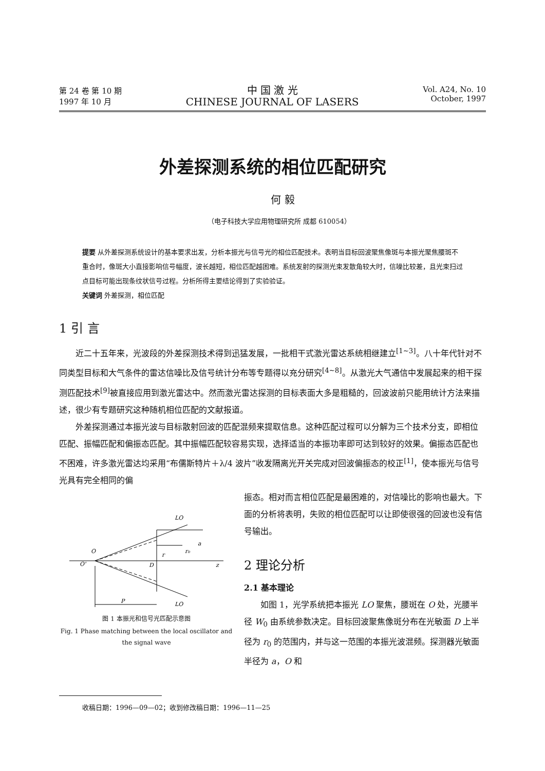第 24 卷 第 10 期
1997 年 10 月
中 国 激 光
CHINESE JOURNAL OF LASERS
Vol. A24, No. 10
October, 1997
外差探测系统的相位匹配研究
何 毅
（电子科技大学应用物理研究所 成都 610054）
提要 从外差探测系统设计的基本要求出发，分析本振光与信号光的相位匹配技术。表明当目标回波聚焦像斑与本振光聚焦腰斑不重合时，像斑大小直接影响信号幅度，波长越短，相位匹配越困难。系统发射的探测光束发散角较大时，信噪比较差，且光束扫过点目标可能出现条纹状信号过程。分析所得主要结论得到了实验验证。
关键词 外差探测，相位匹配
1 引 言
近二十五年来，光波段的外差探测技术得到迅猛发展，一批相干式激光雷达系统相继建立<sup>[1~3]</sup>。八十年代针对不同类型目标和大气条件的雷达信噪比及信号统计分布等专题得以充分研究<sup>[4~8]</sup>。从激光大气通信中发展起来的相干探测匹配技术<sup>[9]</sup>被直接应用到激光雷达中。然而激光雷达探测的目标表面大多是粗糙的，回波波前只能用统计方法来描述，很少有专题研究这种随机相位匹配的文献报道。
外差探测通过本振光波与目标散射回波的匹配混频来提取信息。这种匹配过程可以分解为三个技术分支，即相位匹配、振幅匹配和偏振态匹配。其中振幅匹配较容易实现，选择适当的本振功率即可达到较好的效果。偏振态匹配也不困难，许多激光雷达均采用“布儒斯特片＋λ/4 波片”收发隔离光开关完成对回波偏振态的校正<sup>[1]</sup>，使本振光与信号光具有完全相同的偏
LO
LO
O
O'
D
z
a
r₀
r
P
图 1 本振光和信号光匹配示意图
Fig. 1 Phase matching between the local oscillator and the signal wave
振态。相对而言相位匹配是最困难的，对信噪比的影响也最大。下面的分析将表明，失败的相位匹配可以让即使很强的回波也没有信号输出。
2 理论分析
2.1 基本理论
如图 1，光学系统把本振光 LO 聚焦，腰斑在 O 处，光腰半径 W<sub>0</sub> 由系统参数决定。目标回波聚焦像斑分布在光敏面 D 上半径为 r<sub>0</sub> 的范围内，并与这一范围的本振光波混频。探测器光敏面半径为 a，O 和
收稿日期：1996—09—02；收到修改稿日期：1996—11—25